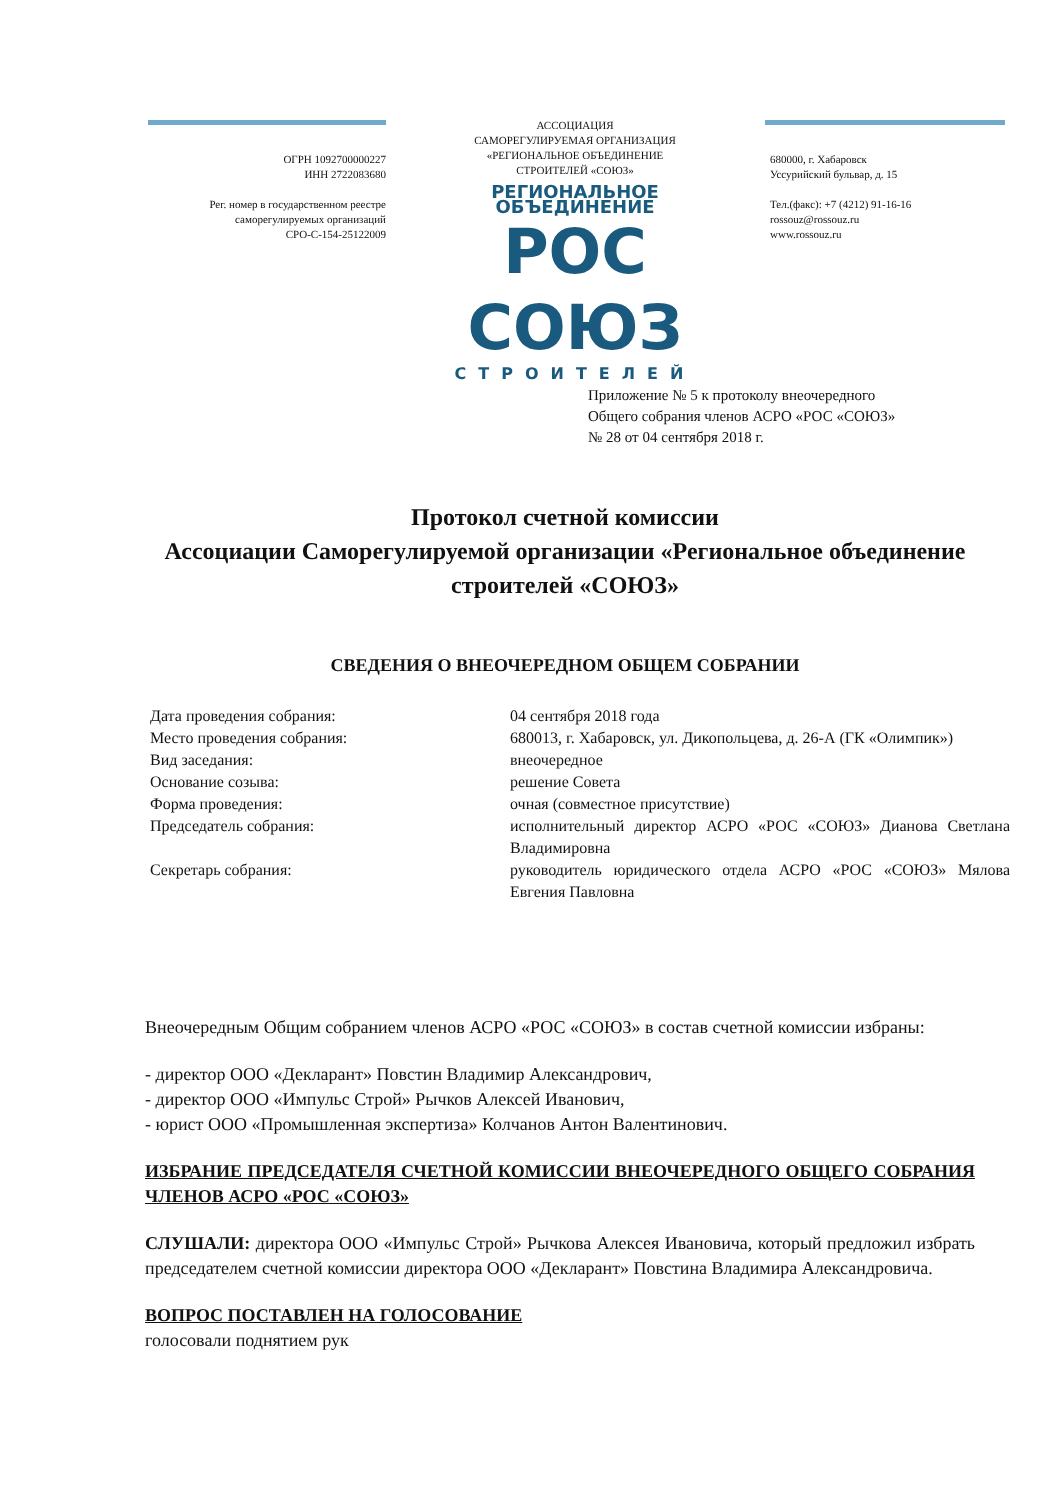ОГРН 1092700000227
ИНН 2722083680
Рег. номер в государственном реестре
саморегулируемых организаций
СРО-С-154-25122009
АССОЦИАЦИЯ
САМОРЕГУЛИРУЕМАЯ ОРГАНИЗАЦИЯ
«РЕГИОНАЛЬНОЕ ОБЪЕДИНЕНИЕ
СТРОИТЕЛЕЙ «СОЮЗ»
РЕГИОНАЛЬНОЕ ОБЪЕДИНЕНИЕ
РОС СОЮЗ
СТРОИТЕЛЕЙ
680000, г. Хабаровск
Уссурийский бульвар, д. 15
Тел.(факс): +7 (4212) 91-16-16
rossouz@rossouz.ru
www.rossouz.ru
Приложение № 5 к протоколу внеочередного
Общего собрания членов АСРО «РОС «СОЮЗ»
№ 28 от 04 сентября 2018 г.
Протокол счетной комиссии
Ассоциации Саморегулируемой организации «Региональное объединение строителей «СОЮЗ»
СВЕДЕНИЯ О ВНЕОЧЕРЕДНОМ ОБЩЕМ СОБРАНИИ
Дата проведения собрания: 04 сентября 2018 года
Место проведения собрания: 680013, г. Хабаровск, ул. Дикопольцева, д. 26-А (ГК «Олимпик»)
Вид заседания: внеочередное
Основание созыва: решение Совета
Форма проведения: очная (совместное присутствие)
Председатель собрания: исполнительный директор АСРО «РОС «СОЮЗ» Дианова Светлана Владимировна
Секретарь собрания: руководитель юридического отдела АСРО «РОС «СОЮЗ» Мялова Евгения Павловна
Внеочередным Общим собранием членов АСРО «РОС «СОЮЗ» в состав счетной комиссии избраны:
- директор ООО «Декларант» Повстин Владимир Александрович,
- директор ООО «Импульс Строй» Рычков Алексей Иванович,
- юрист ООО «Промышленная экспертиза» Колчанов Антон Валентинович.
ИЗБРАНИЕ ПРЕДСЕДАТЕЛЯ СЧЕТНОЙ КОМИССИИ ВНЕОЧЕРЕДНОГО ОБЩЕГО СОБРАНИЯ ЧЛЕНОВ АСРО «РОС «СОЮЗ»
СЛУШАЛИ: директора ООО «Импульс Строй» Рычкова Алексея Ивановича, который предложил избрать председателем счетной комиссии директора ООО «Декларант» Повстина Владимира Александровича.
ВОПРОС ПОСТАВЛЕН НА ГОЛОСОВАНИЕ
голосовали поднятием рук